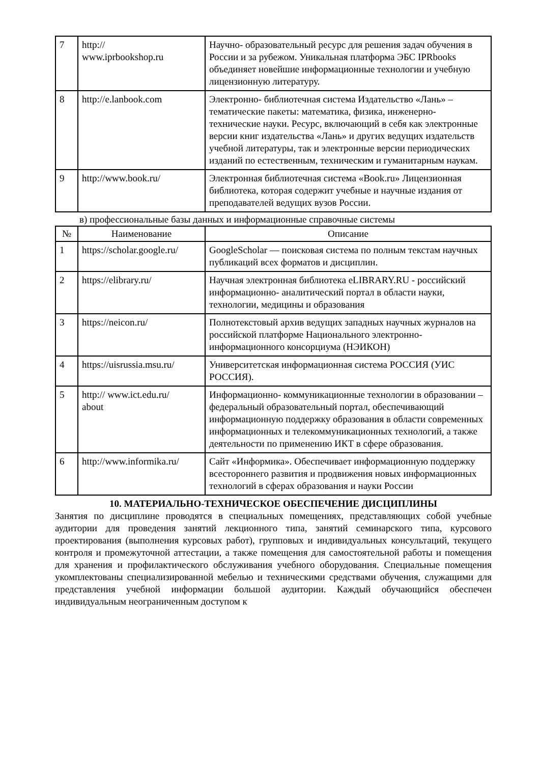| 7 | http:// www.iprbookshop.ru | Научно- образовательный ресурс для решения задач обучения в России и за рубежом. Уникальная платформа ЭБС IPRbooks объединяет новейшие информационные технологии и учебную лицензионную литературу. |
| 8 | http://e.lanbook.com | Электронно- библиотечная система Издательство «Лань» – тематические пакеты: математика, физика, инженерно- технические науки. Ресурс, включающий в себя как электронные версии книг издательства «Лань» и других ведущих издательств учебной литературы, так и электронные версии периодических изданий по естественным, техническим и гуманитарным наукам. |
| 9 | http://www.book.ru/ | Электронная библиотечная система «Book.ru» Лицензионная библиотека, которая содержит учебные и научные издания от преподавателей ведущих вузов России. |
в) профессиональные базы данных и информационные справочные системы
| № | Наименование | Описание |
| --- | --- | --- |
| 1 | https://scholar.google.ru/ | GoogleScholar — поисковая система по полным текстам научных публикаций всех форматов и дисциплин. |
| 2 | https://elibrary.ru/ | Научная электронная библиотека eLIBRARY.RU - российский информационно- аналитический портал в области науки, технологии, медицины и образования |
| 3 | https://neicon.ru/ | Полнотекстовый архив ведущих западных научных журналов на российской платформе Национального электронно- информационного консорциума (НЭИКОН) |
| 4 | https://uisrussia.msu.ru/ | Университетская информационная система РОССИЯ (УИС РОССИЯ). |
| 5 | http:// www.ict.edu.ru/ about | Информационно- коммуникационные технологии в образовании – федеральный образовательный портал, обеспечивающий информационную поддержку образования в области современных информационных и телекоммуникационных технологий, а также деятельности по применению ИКТ в сфере образования. |
| 6 | http://www.informika.ru/ | Сайт «Информика». Обеспечивает информационную поддержку всестороннего развития и продвижения новых информационных технологий в сферах образования и науки России |
10. МАТЕРИАЛЬНО-ТЕХНИЧЕСКОЕ ОБЕСПЕЧЕНИЕ ДИСЦИПЛИНЫ
Занятия по дисциплине проводятся в специальных помещениях, представляющих собой учебные аудитории для проведения занятий лекционного типа, занятий семинарского типа, курсового проектирования (выполнения курсовых работ), групповых и индивидуальных консультаций, текущего контроля и промежуточной аттестации, а также помещения для самостоятельной работы и помещения для хранения и профилактического обслуживания учебного оборудования. Специальные помещения укомплектованы специализированной мебелью и техническими средствами обучения, служащими для представления учебной информации большой аудитории. Каждый обучающийся обеспечен индивидуальным неограниченным доступом к